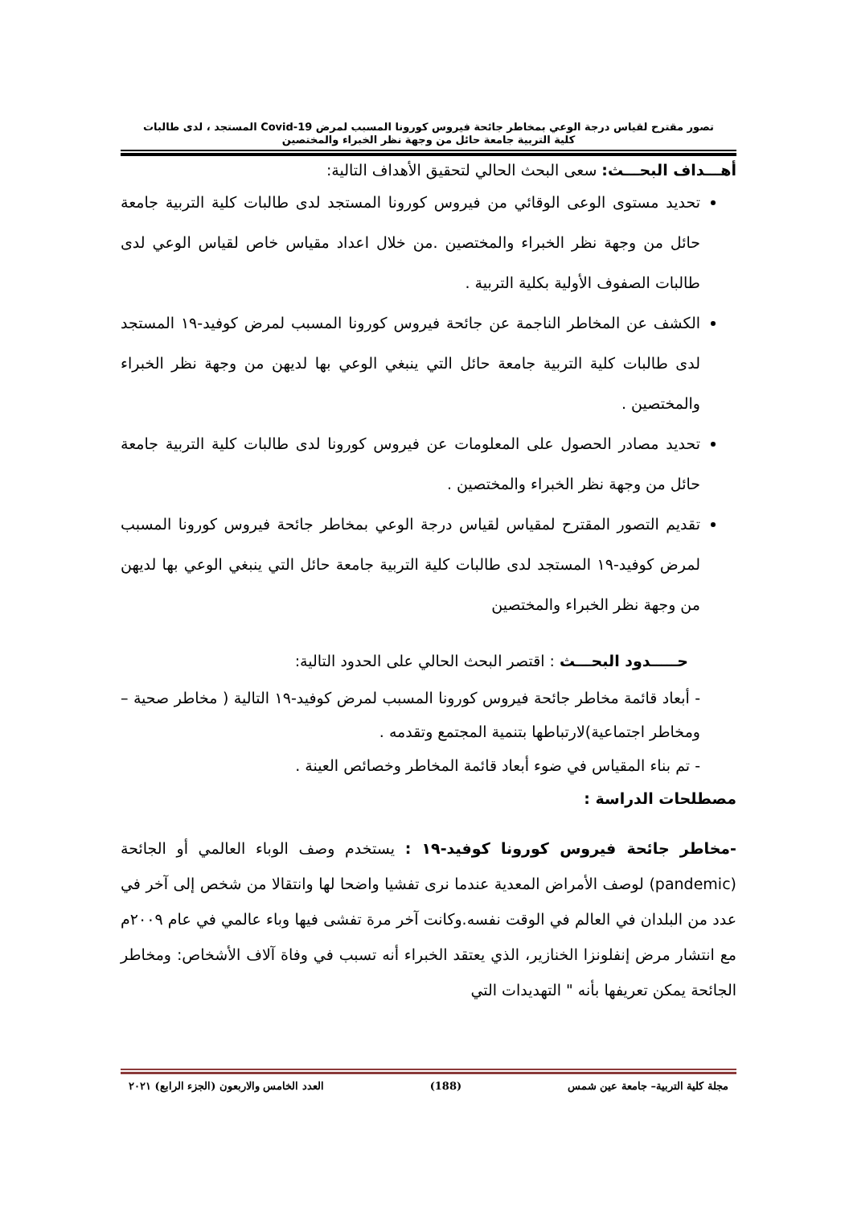تصور مقترح لقياس درجة الوعي بمخاطر جائحة فيروس كورونا المسبب لمرض Covid-19 المستجد ، لدى طالبات
كلية التربية جامعة حائل من وجهة نظر الخبراء والمختصين
أهـــداف البحـــث: سعى البحث الحالي لتحقيق الأهداف التالية:
تحديد مستوى الوعى الوقائي من فيروس كورونا المستجد لدى طالبات كلية التربية جامعة حائل من وجهة نظر الخبراء والمختصين .من خلال اعداد مقياس خاص لقياس الوعي لدى طالبات الصفوف الأولية بكلية التربية .
الكشف عن المخاطر الناجمة عن جائحة فيروس كورونا المسبب لمرض كوفيد-١٩ المستجد لدى طالبات كلية التربية جامعة حائل التي ينبغي الوعي بها لديهن من وجهة نظر الخبراء والمختصين .
تحديد مصادر الحصول على المعلومات عن فيروس كورونا لدى طالبات كلية التربية جامعة حائل من وجهة نظر الخبراء والمختصين .
تقديم التصور المقترح لمقياس لقياس درجة الوعي بمخاطر جائحة فيروس كورونا المسبب لمرض كوفيد-١٩ المستجد لدى طالبات كلية التربية جامعة حائل التي ينبغي الوعي بها لديهن من وجهة نظر الخبراء والمختصين
حـــــدود البحـــث : اقتصر البحث الحالي على الحدود التالية:
- أبعاد قائمة مخاطر جائحة فيروس كورونا المسبب لمرض كوفيد-١٩ التالية ( مخاطر صحية – ومخاطر اجتماعية)لارتباطها بتنمية المجتمع وتقدمه .
- تم بناء المقياس في ضوء أبعاد قائمة المخاطر وخصائص العينة .
مصطلحات الدراسة :
-مخاطر جائحة فيروس كورونا كوفيد-١٩ : يستخدم وصف الوباء العالمي أو الجائحة (pandemic) لوصف الأمراض المعدية عندما نرى تفشيا واضحا لها وانتقالا من شخص إلى آخر في عدد من البلدان في العالم في الوقت نفسه.وكانت آخر مرة تفشى فيها وباء عالمي في عام ٢٠٠٩م مع انتشار مرض إنفلونزا الخنازير، الذي يعتقد الخبراء أنه تسبب في وفاة آلاف الأشخاص: ومخاطر الجائحة يمكن تعريفها بأنه " التهديدات التي
مجلة كلية التربية– جامعة عين شمس (188) العدد الخامس والاربعون (الجزء الرابع) ٢٠٢١